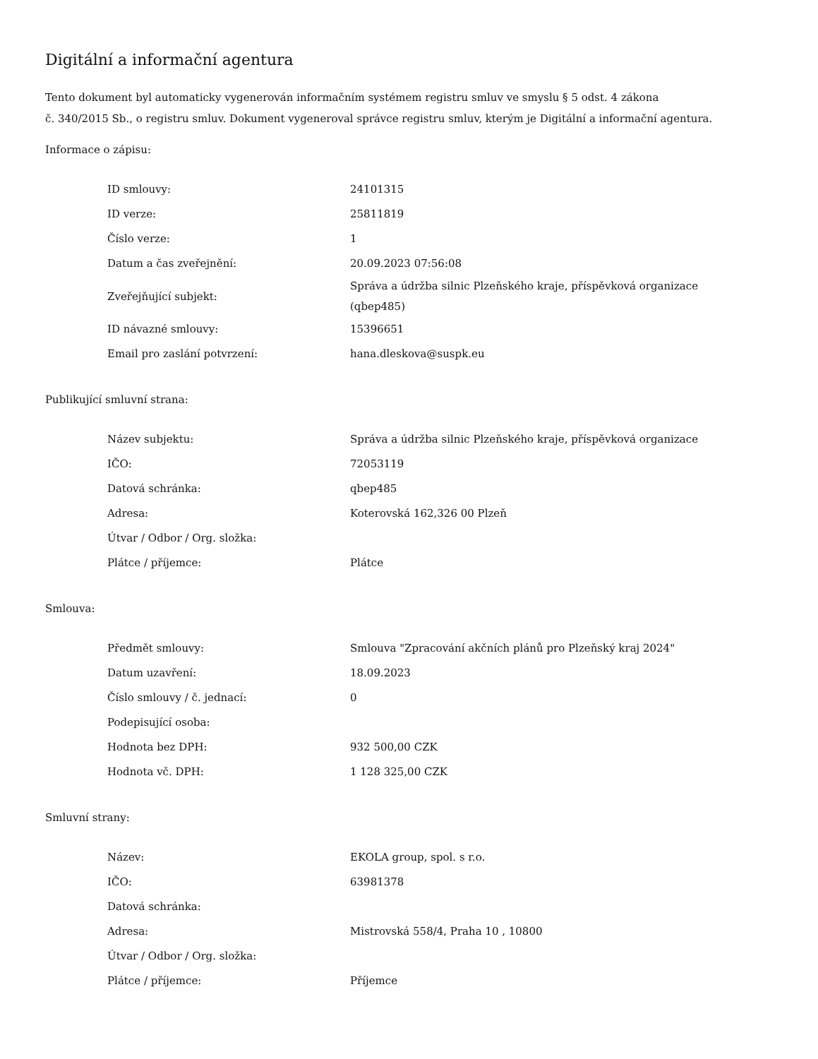Digitální a informační agentura
Tento dokument byl automaticky vygenerován informačním systémem registru smluv ve smyslu § 5 odst. 4 zákona
č. 340/2015 Sb., o registru smluv. Dokument vygeneroval správce registru smluv, kterým je Digitální a informační agentura.
Informace o zápisu:
| ID smlouvy: | 24101315 |
| ID verze: | 25811819 |
| Číslo verze: | 1 |
| Datum a čas zveřejnění: | 20.09.2023 07:56:08 |
| Zveřejňující subjekt: | Správa a údržba silnic Plzeňského kraje, příspěvková organizace (qbep485) |
| ID návazné smlouvy: | 15396651 |
| Email pro zaslání potvrzení: | hana.dleskova@suspk.eu |
Publikující smluvní strana:
| Název subjektu: | Správa a údržba silnic Plzeňského kraje, příspěvková organizace |
| IČO: | 72053119 |
| Datová schránka: | qbep485 |
| Adresa: | Koterovská 162,326 00 Plzeň |
| Útvar / Odbor / Org. složka: | |
| Plátce / příjemce: | Plátce |
Smlouva:
| Předmět smlouvy: | Smlouva "Zpracování akčních plánů pro Plzeňský kraj 2024" |
| Datum uzavření: | 18.09.2023 |
| Číslo smlouvy / č. jednací: | 0 |
| Podepisující osoba: | |
| Hodnota bez DPH: | 932 500,00 CZK |
| Hodnota vč. DPH: | 1 128 325,00 CZK |
Smluvní strany:
| Název: | EKOLA group, spol. s r.o. |
| IČO: | 63981378 |
| Datová schránka: | |
| Adresa: | Mistrovská 558/4, Praha 10 , 10800 |
| Útvar / Odbor / Org. složka: | |
| Plátce / příjemce: | Příjemce |